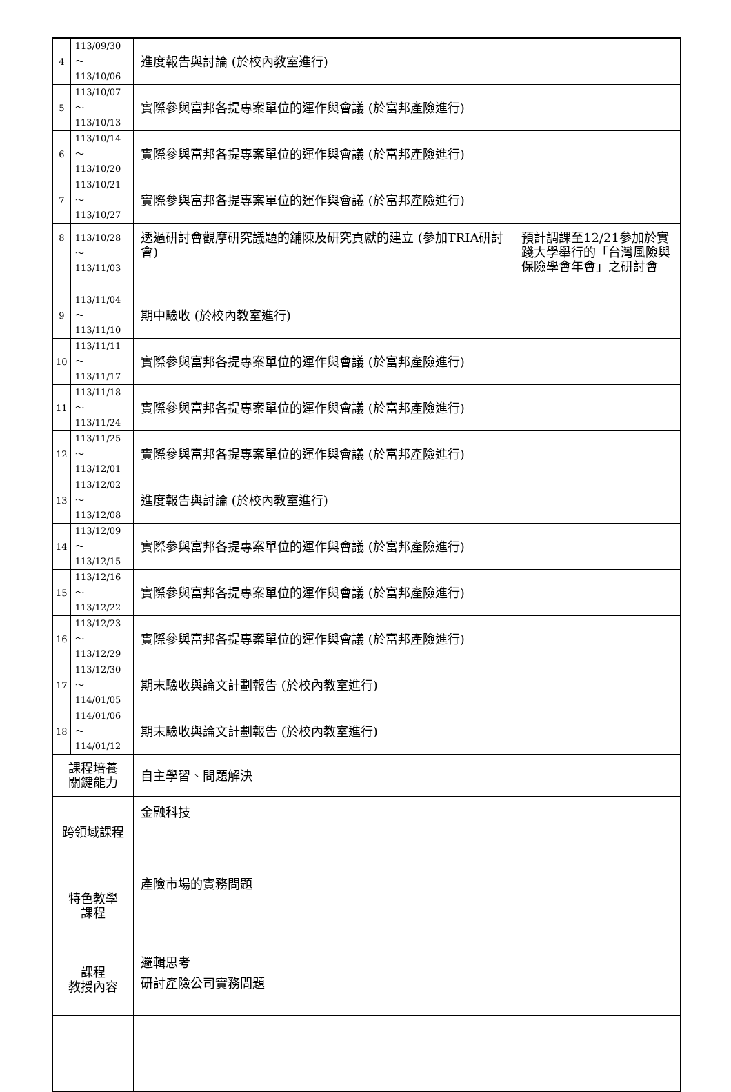| 4 | 113/09/30～ 113/10/06 | 進度報告與討論 (於校內教室進行) | |
| 5 | 113/10/07～ 113/10/13 | 實際參與富邦各提專案單位的運作與會議 (於富邦產險進行) | |
| 6 | 113/10/14～ 113/10/20 | 實際參與富邦各提專案單位的運作與會議 (於富邦產險進行) | |
| 7 | 113/10/21～ 113/10/27 | 實際參與富邦各提專案單位的運作與會議 (於富邦產險進行) | |
| 8 | 113/10/28～ 113/11/03 | 透過研討會觀摩研究議題的舖陳及研究貢獻的建立 (參加TRIA研討會) | 預計調課至12/21參加於實踐大學舉行的「台灣風險與保險學會年會」之研討會 |
| 9 | 113/11/04～ 113/11/10 | 期中驗收 (於校內教室進行) | |
| 10 | 113/11/11～ 113/11/17 | 實際參與富邦各提專案單位的運作與會議 (於富邦產險進行) | |
| 11 | 113/11/18～ 113/11/24 | 實際參與富邦各提專案單位的運作與會議 (於富邦產險進行) | |
| 12 | 113/11/25～ 113/12/01 | 實際參與富邦各提專案單位的運作與會議 (於富邦產險進行) | |
| 13 | 113/12/02～ 113/12/08 | 進度報告與討論 (於校內教室進行) | |
| 14 | 113/12/09～ 113/12/15 | 實際參與富邦各提專案單位的運作與會議 (於富邦產險進行) | |
| 15 | 113/12/16～ 113/12/22 | 實際參與富邦各提專案單位的運作與會議 (於富邦產險進行) | |
| 16 | 113/12/23～ 113/12/29 | 實際參與富邦各提專案單位的運作與會議 (於富邦產險進行) | |
| 17 | 113/12/30～ 114/01/05 | 期末驗收與論文計劃報告 (於校內教室進行) | |
| 18 | 114/01/06～ 114/01/12 | 期末驗收與論文計劃報告 (於校內教室進行) | |
| 課程培養 關鍵能力 | | 自主學習、問題解決 | |
| 跨領域課程 | | 金融科技 | |
| 特色教學 課程 | | 產險市場的實務問題 | |
| 課程 教授內容 | | 邏輯思考 研討產險公司實務問題 | |